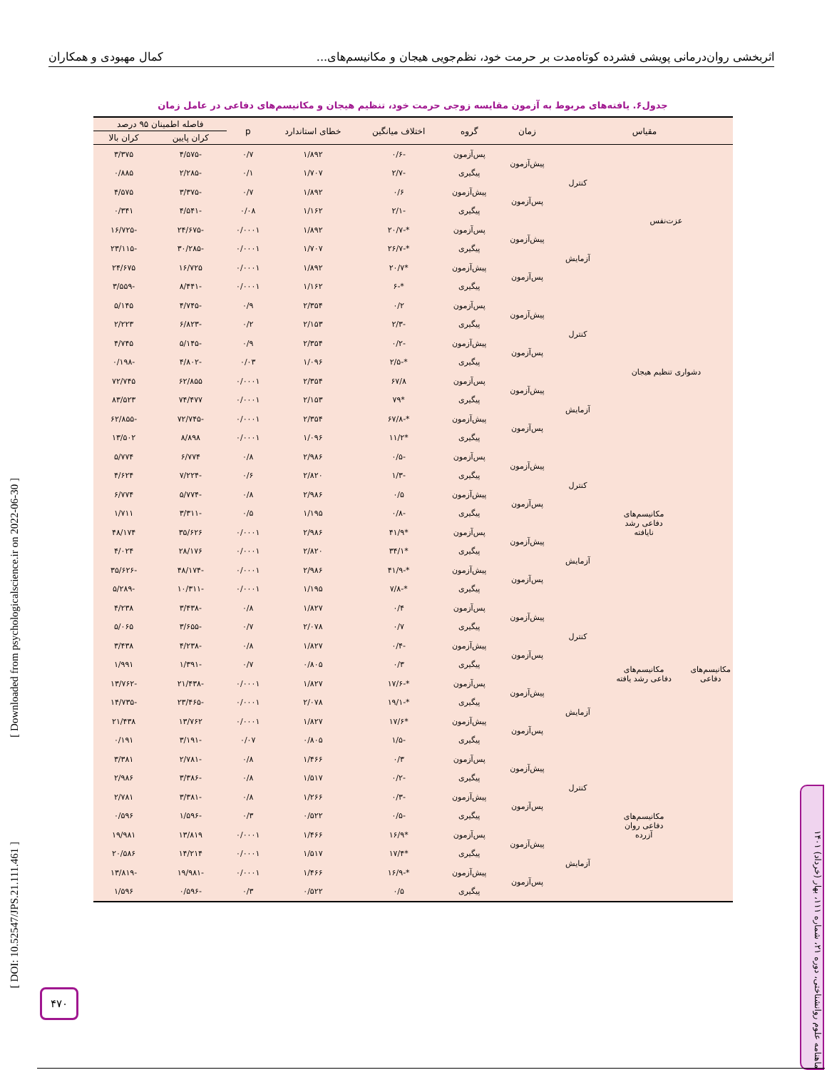اثربخشی روان‌درمانی پویشی فشرده کوتاه‌مدت بر حرمت خود، نظم‌جویی هیجان و مکانیسم‌های... کمال مهبودی و همکاران
جدول۶. یافته‌های مربوط به آزمون مقایسه زوجی حرمت خود، تنظیم هیجان و مکانیسم‌های دفاعی در عامل زمان
| مقیاس | | | زمان | گروه | اختلاف میانگین | خطای استاندارد | p | فاصله اطمینان ۹۵ درصد | |
| --- | --- | --- | --- | --- | --- | --- | --- | --- | --- |
| | | | | | | | | کران پایین | کران بالا |
| عزت‌نفس | | کنترل | پیش‌آزمون | پس‌آزمون | -۰/۶ | ۱/۸۹۲ | ۰/۷ | -۴/۵۷۵ | ۳/۳۷۵ |
| | | | | پیگیری | -۲/۷ | ۱/۷۰۷ | ۰/۱ | -۲/۲۸۵ | ۰/۸۸۵ |
| | | | پس‌آزمون | پیش‌آزمون | ۰/۶ | ۱/۸۹۲ | ۰/۷ | -۳/۳۷۵ | ۴/۵۷۵ |
| | | | | پیگیری | -۲/۱ | ۱/۱۶۲ | ۰/۰۸ | -۴/۵۴۱ | ۰/۳۴۱ |
| | | آزمایش | پیش‌آزمون | پس‌آزمون | *-۲۰/۷ | ۱/۸۹۲ | ۰/۰۰۰۱ | -۲۴/۶۷۵ | -۱۶/۷۲۵ |
| | | | | پیگیری | *-۲۶/۷ | ۱/۷۰۷ | ۰/۰۰۰۱ | -۳۰/۲۸۵ | -۲۳/۱۱۵ |
| | | | پس‌آزمون | پیش‌آزمون | *۲۰/۷ | ۱/۸۹۲ | ۰/۰۰۰۱ | ۱۶/۷۲۵ | ۲۴/۶۷۵ |
| | | | | پیگیری | *-۶ | ۱/۱۶۲ | ۰/۰۰۰۱ | -۸/۴۴۱ | -۳/۵۵۹ |
| دشواری تنظیم هیجان | | کنترل | پیش‌آزمون | پس‌آزمون | ۰/۲ | ۲/۳۵۴ | ۰/۹ | -۴/۷۴۵ | ۵/۱۴۵ |
| | | | | پیگیری | -۲/۳ | ۲/۱۵۳ | ۰/۲ | -۶/۸۲۳ | ۲/۲۲۳ |
| | | | پس‌آزمون | پیش‌آزمون | -۰/۲ | ۲/۳۵۴ | ۰/۹ | -۵/۱۴۵ | ۴/۷۴۵ |
| | | | | پیگیری | *-۲/۵ | ۱/۰۹۶ | ۰/۰۳ | -۴/۸۰۲ | -۰/۱۹۸ |
| | | آزمایش | پیش‌آزمون | پس‌آزمون | ۶۷/۸ | ۲/۳۵۴ | ۰/۰۰۰۱ | ۶۲/۸۵۵ | ۷۲/۷۴۵ |
| | | | | پیگیری | *۷۹ | ۲/۱۵۳ | ۰/۰۰۰۱ | ۷۴/۴۷۷ | ۸۳/۵۲۳ |
| | | | پس‌آزمون | پیش‌آزمون | *-۶۷/۸ | ۲/۳۵۴ | ۰/۰۰۰۱ | -۷۲/۷۴۵ | -۶۲/۸۵۵ |
| | | | | پیگیری | *۱۱/۲ | ۱/۰۹۶ | ۰/۰۰۰۱ | ۸/۸۹۸ | ۱۳/۵۰۲ |
| مکانیسم‌های دفاعی | مکانیسم‌های دفاعی رشد نایافته | کنترل | پیش‌آزمون | پس‌آزمون | -۰/۵ | ۲/۹۸۶ | ۰/۸ | ۶/۷۷۴ | ۵/۷۷۴ |
| | | | | پیگیری | -۱/۳ | ۲/۸۲۰ | ۰/۶ | -۷/۲۲۴ | ۴/۶۲۴ |
| | | | پس‌آزمون | پیش‌آزمون | ۰/۵ | ۲/۹۸۶ | ۰/۸ | -۵/۷۷۴ | ۶/۷۷۴ |
| | | | | پیگیری | -۰/۸ | ۱/۱۹۵ | ۰/۵ | -۳/۳۱۱ | ۱/۷۱۱ |
| | | آزمایش | پیش‌آزمون | پس‌آزمون | *۴۱/۹ | ۲/۹۸۶ | ۰/۰۰۰۱ | ۳۵/۶۲۶ | ۴۸/۱۷۴ |
| | | | | پیگیری | *۳۴/۱ | ۲/۸۲۰ | ۰/۰۰۰۱ | ۲۸/۱۷۶ | ۴/۰۲۴ |
| | | | پس‌آزمون | پیش‌آزمون | *-۴۱/۹ | ۲/۹۸۶ | ۰/۰۰۰۱ | -۴۸/۱۷۴ | -۳۵/۶۲۶ |
| | | | | پیگیری | *-۷/۸ | ۱/۱۹۵ | ۰/۰۰۰۱ | -۱۰/۳۱۱ | -۵/۲۸۹ |
| | مکانیسم‌های دفاعی رشد یافته | کنترل | پیش‌آزمون | پس‌آزمون | ۰/۴ | ۱/۸۲۷ | ۰/۸ | -۳/۴۳۸ | ۴/۲۳۸ |
| | | | | پیگیری | ۰/۷ | ۲/۰۷۸ | ۰/۷ | -۳/۶۵۵ | ۵/۰۶۵ |
| | | | پس‌آزمون | پیش‌آزمون | -۰/۴ | ۱/۸۲۷ | ۰/۸ | -۴/۲۳۸ | ۳/۴۳۸ |
| | | | | پیگیری | ۰/۳ | ۰/۸۰۵ | ۰/۷ | -۱/۳۹۱ | ۱/۹۹۱ |
| | | آزمایش | پیش‌آزمون | پس‌آزمون | *-۱۷/۶ | ۱/۸۲۷ | ۰/۰۰۰۱ | -۲۱/۴۳۸ | -۱۳/۷۶۲ |
| | | | | پیگیری | *-۱۹/۱ | ۲/۰۷۸ | ۰/۰۰۰۱ | -۲۳/۴۶۵ | -۱۴/۷۳۵ |
| | | | پس‌آزمون | پیش‌آزمون | *۱۷/۶ | ۱/۸۲۷ | ۰/۰۰۰۱ | ۱۳/۷۶۲ | ۲۱/۴۳۸ |
| | | | | پیگیری | -۱/۵ | ۰/۸۰۵ | ۰/۰۷ | -۳/۱۹۱ | ۰/۱۹۱ |
| | مکانیسم‌های دفاعی روان آزرده | کنترل | پیش‌آزمون | پس‌آزمون | ۰/۳ | ۱/۴۶۶ | ۰/۸ | -۲/۷۸۱ | ۳/۳۸۱ |
| | | | | پیگیری | -۰/۲ | ۱/۵۱۷ | ۰/۸ | -۳/۳۸۶ | ۲/۹۸۶ |
| | | | پس‌آزمون | پیش‌آزمون | -۰/۳ | ۱/۲۶۶ | ۰/۸ | -۳/۳۸۱ | ۲/۷۸۱ |
| | | | | پیگیری | -۰/۵ | ۰/۵۲۲ | ۰/۳ | -۱/۵۹۶ | ۰/۵۹۶ |
| | | آزمایش | پیش‌آزمون | پس‌آزمون | *۱۶/۹ | ۱/۴۶۶ | ۰/۰۰۰۱ | ۱۳/۸۱۹ | ۱۹/۹۸۱ |
| | | | | پیگیری | *۱۷/۴ | ۱/۵۱۷ | ۰/۰۰۰۱ | ۱۴/۲۱۴ | ۲۰/۵۸۶ |
| | | | پس‌آزمون | پیش‌آزمون | *-۱۶/۹ | ۱/۴۶۶ | ۰/۰۰۰۱ | -۱۹/۹۸۱ | -۱۳/۸۱۹ |
| | | | | پیگیری | ۰/۵ | ۰/۵۲۲ | ۰/۳ | -۰/۵۹۶ | ۱/۵۹۶ |
[ Downloaded from psychologicalscience.ir on 2022-06-30 ]
[ DOI: 10.52547/JPS.21.111.461 ]
۴۷۰
ماهنامه علوم روانشناختی، دوره ۲۱، شماره ۱۱۱، بهار (خرداد) ۱۴۰۱